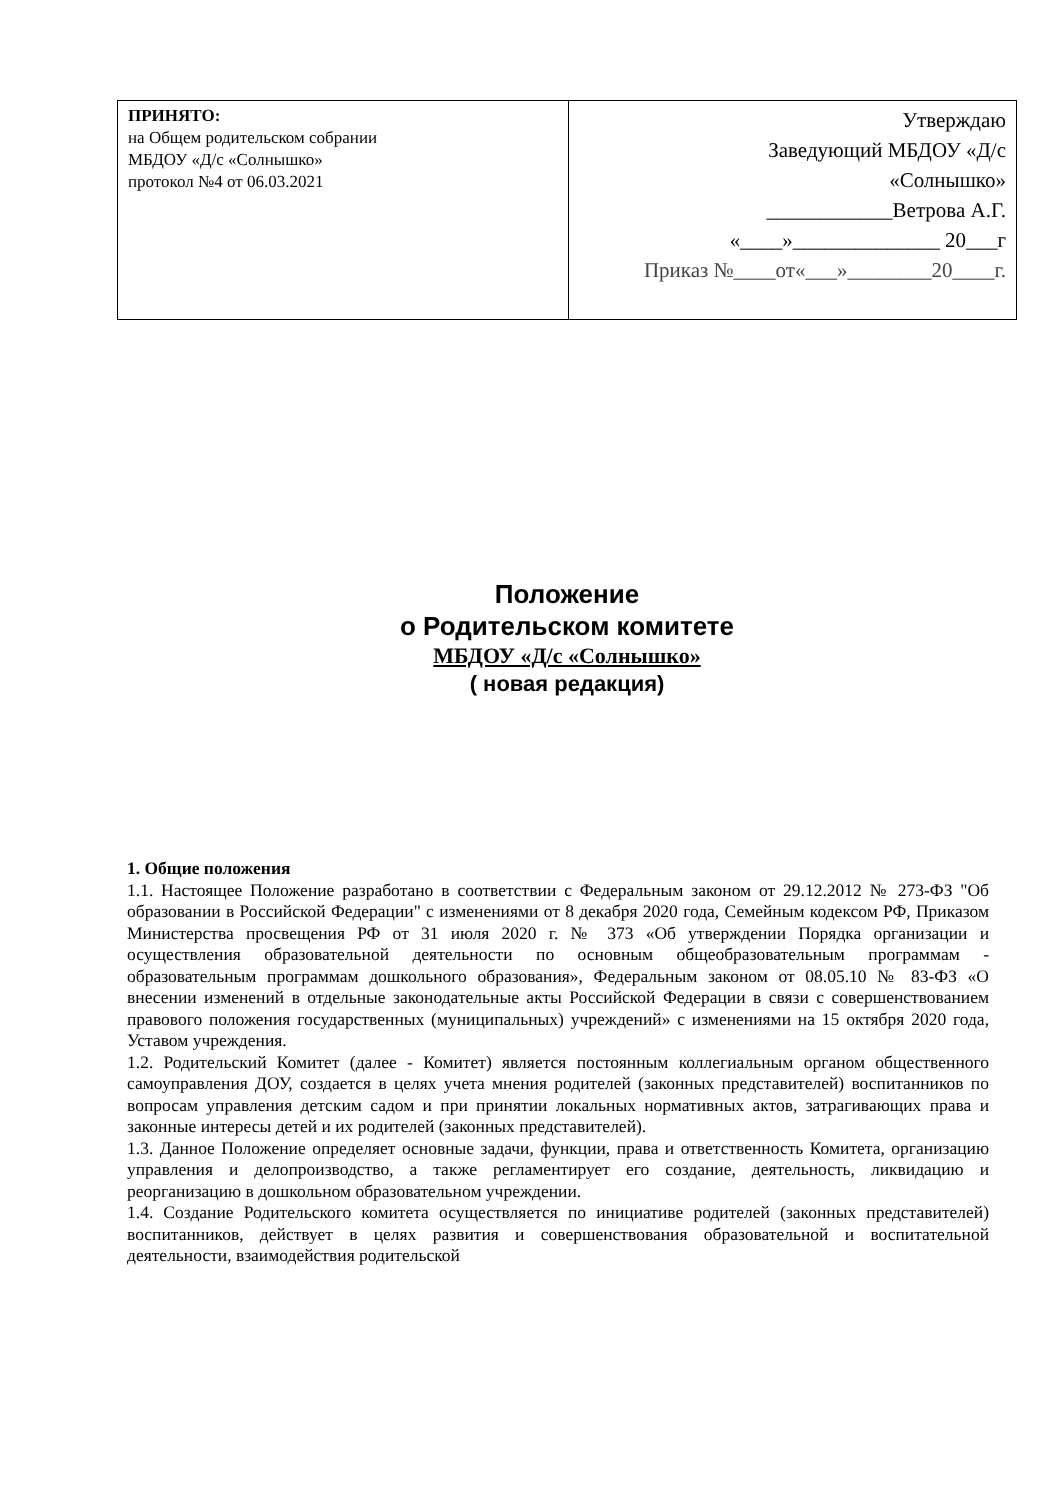| ПРИНЯТО: на Общем родительском собрании МБДОУ «Д/с «Солнышко» протокол №4 от 06.03.2021 | Утверждаю Заведующий МБДОУ «Д/с «Солнышко» ____________Ветрова А.Г. «____»______________ 20___г Приказ №____от«___»________20____г. |
Положение
о Родительском комитете
МБДОУ «Д/с «Солнышко»
( новая редакция)
1. Общие положения
1.1. Настоящее Положение разработано в соответствии с Федеральным законом от 29.12.2012 № 273-ФЗ "Об образовании в Российской Федерации" с изменениями от 8 декабря 2020 года, Семейным кодексом РФ, Приказом Министерства просвещения РФ от 31 июля 2020 г. № 373 «Об утверждении Порядка организации и осуществления образовательной деятельности по основным общеобразовательным программам - образовательным программам дошкольного образования», Федеральным законом от 08.05.10 № 83-ФЗ «О внесении изменений в отдельные законодательные акты Российской Федерации в связи с совершенствованием правового положения государственных (муниципальных) учреждений» с изменениями на 15 октября 2020 года, Уставом учреждения.
1.2. Родительский Комитет (далее - Комитет) является постоянным коллегиальным органом общественного самоуправления ДОУ, создается в целях учета мнения родителей (законных представителей) воспитанников по вопросам управления детским садом и при принятии локальных нормативных актов, затрагивающих права и законные интересы детей и их родителей (законных представителей).
1.3. Данное Положение определяет основные задачи, функции, права и ответственность Комитета, организацию управления и делопроизводство, а также регламентирует его создание, деятельность, ликвидацию и реорганизацию в дошкольном образовательном учреждении.
1.4. Создание Родительского комитета осуществляется по инициативе родителей (законных представителей) воспитанников, действует в целях развития и совершенствования образовательной и воспитательной деятельности, взаимодействия родительской